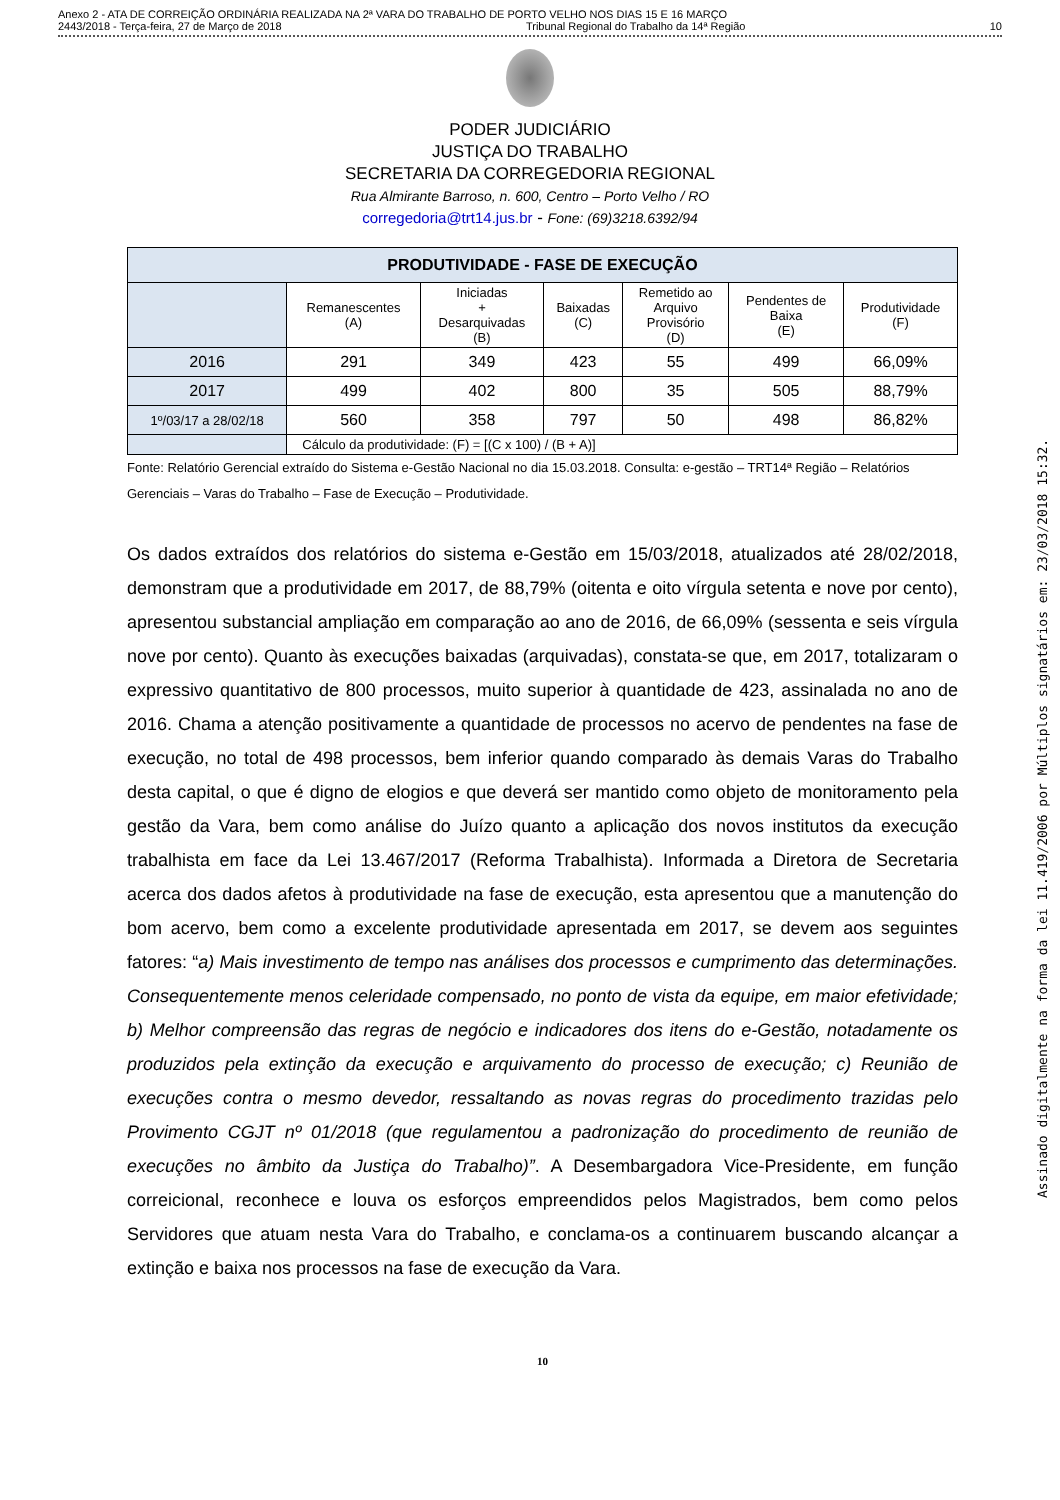Anexo 2 - ATA DE CORREIÇÃO ORDINÁRIA REALIZADA NA 2ª VARA DO TRABALHO DE PORTO VELHO NOS DIAS 15 E 16 MARÇO
2443/2018 - Terça-feira, 27 de Março de 2018 Tribunal Regional do Trabalho da 14ª Região 10
PODER JUDICIÁRIO
JUSTIÇA DO TRABALHO
SECRETARIA DA CORREGEDORIA REGIONAL
Rua Almirante Barroso, n. 600, Centro – Porto Velho / RO
corregedoria@trt14.jus.br - Fone: (69)3218.6392/94
| PRODUTIVIDADE - FASE DE EXECUÇÃO | | | | | | |
| --- | --- | --- | --- | --- | --- | --- |
| | Remanescentes (A) | Iniciadas + Desarquivadas (B) | Baixadas (C) | Remetido ao Arquivo Provisório (D) | Pendentes de Baixa (E) | Produtividade (F) |
| 2016 | 291 | 349 | 423 | 55 | 499 | 66,09% |
| 2017 | 499 | 402 | 800 | 35 | 505 | 88,79% |
| 1º/03/17 a 28/02/18 | 560 | 358 | 797 | 50 | 498 | 86,82% |
| | Cálculo da produtividade: (F) = [(C x 100) / (B + A)] | | | | | |
Fonte: Relatório Gerencial extraído do Sistema e-Gestão Nacional no dia 15.03.2018. Consulta: e-gestão – TRT14ª Região – Relatórios Gerenciais – Varas do Trabalho – Fase de Execução – Produtividade.
Os dados extraídos dos relatórios do sistema e-Gestão em 15/03/2018, atualizados até 28/02/2018, demonstram que a produtividade em 2017, de 88,79% (oitenta e oito vírgula setenta e nove por cento), apresentou substancial ampliação em comparação ao ano de 2016, de 66,09% (sessenta e seis vírgula nove por cento). Quanto às execuções baixadas (arquivadas), constata-se que, em 2017, totalizaram o expressivo quantitativo de 800 processos, muito superior à quantidade de 423, assinalada no ano de 2016. Chama a atenção positivamente a quantidade de processos no acervo de pendentes na fase de execução, no total de 498 processos, bem inferior quando comparado às demais Varas do Trabalho desta capital, o que é digno de elogios e que deverá ser mantido como objeto de monitoramento pela gestão da Vara, bem como análise do Juízo quanto a aplicação dos novos institutos da execução trabalhista em face da Lei 13.467/2017 (Reforma Trabalhista). Informada a Diretora de Secretaria acerca dos dados afetos à produtividade na fase de execução, esta apresentou que a manutenção do bom acervo, bem como a excelente produtividade apresentada em 2017, se devem aos seguintes fatores: “a) Mais investimento de tempo nas análises dos processos e cumprimento das determinações. Consequentemente menos celeridade compensado, no ponto de vista da equipe, em maior efetividade; b) Melhor compreensão das regras de negócio e indicadores dos itens do e-Gestão, notadamente os produzidos pela extinção da execução e arquivamento do processo de execução; c) Reunião de execuções contra o mesmo devedor, ressaltando as novas regras do procedimento trazidas pelo Provimento CGJT nº 01/2018 (que regulamentou a padronização do procedimento de reunião de execuções no âmbito da Justiça do Trabalho)”. A Desembargadora Vice-Presidente, em função correicional, reconhece e louva os esforços empreendidos pelos Magistrados, bem como pelos Servidores que atuam nesta Vara do Trabalho, e conclama-os a continuarem buscando alcançar a extinção e baixa nos processos na fase de execução da Vara.
10
Assinado digitalmente na forma da lei 11.419/2006 por Múltiplos signatários em: 23/03/2018 15:32.